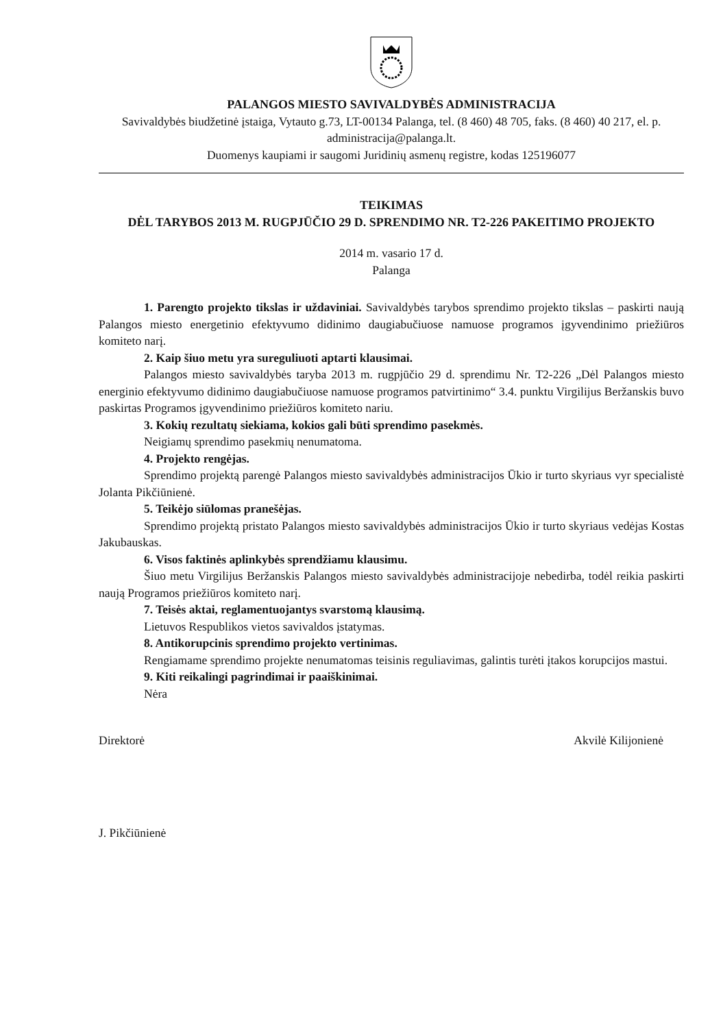PALANGOS MIESTO SAVIVALDYBĖS ADMINISTRACIJA
Savivaldybės biudžetinė įstaiga, Vytauto g.73, LT-00134 Palanga, tel. (8 460) 48 705, faks. (8 460) 40 217, el. p. administracija@palanga.lt.
Duomenys kaupiami ir saugomi Juridinių asmenų registre, kodas 125196077
TEIKIMAS
DĖL TARYBOS 2013 M. RUGPJŪČIO 29 D. SPRENDIMO NR. T2-226 PAKEITIMO PROJEKTO
2014 m. vasario 17 d.
Palanga
1. Parengto projekto tikslas ir uždaviniai. Savivaldybės tarybos sprendimo projekto tikslas – paskirti naują Palangos miesto energetinio efektyvumo didinimo daugiabučiuose namuose programos įgyvendinimo priežiūros komiteto narį.
2. Kaip šiuo metu yra sureguliuoti aptarti klausimai.
Palangos miesto savivaldybės taryba 2013 m. rugpjūčio 29 d. sprendimu Nr. T2-226 „Dėl Palangos miesto energinio efektyvumo didinimo daugiabučiuose namuose programos patvirtinimo“ 3.4. punktu Virgilijus Beržanskis buvo paskirtas Programos įgyvendinimo priežiūros komiteto nariu.
3. Kokių rezultatų siekiama, kokios gali būti sprendimo pasekmės.
Neigiamų sprendimo pasekmių nenumatoma.
4. Projekto rengėjas.
Sprendimo projektą parengė Palangos miesto savivaldybės administracijos Ūkio ir turto skyriaus vyr specialistė Jolanta Pikčiūnienė.
5. Teikėjo siūlomas pranešėjas.
Sprendimo projektą pristato Palangos miesto savivaldybės administracijos Ūkio ir turto skyriaus vedėjas Kostas Jakubauskas.
6. Visos faktinės aplinkybės sprendžiamu klausimu.
Šiuo metu Virgilijus Beržanskis Palangos miesto savivaldybės administracijoje nebedirba, todėl reikia paskirti naują Programos priežiūros komiteto narį.
7. Teisės aktai, reglamentuojantys svarstomą klausimą.
Lietuvos Respublikos vietos savivaldos įstatymas.
8. Antikorupcinis sprendimo projekto vertinimas.
Rengiamame sprendimo projekte nenumatomas teisinis reguliavimas, galintis turėti įtakos korupcijos mastui.
9. Kiti reikalingi pagrindimai ir paaiškinimai.
Nėra
Direktorė Akvilė Kilijonienė
J. Pikčiūnienė